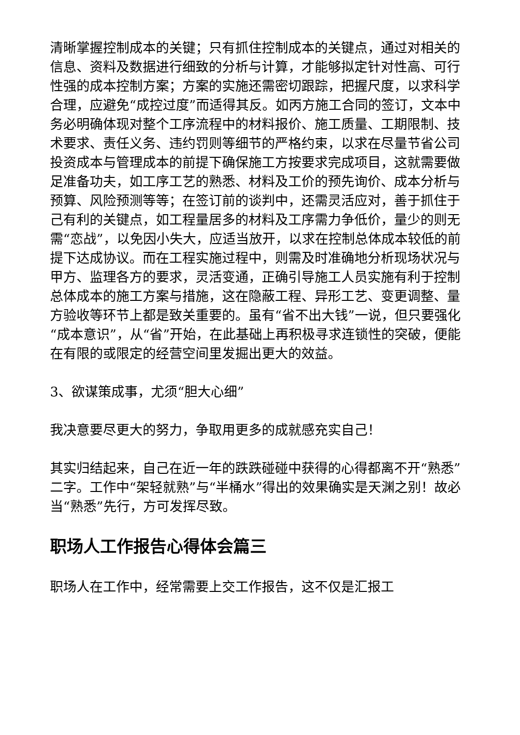清晰掌握控制成本的关键；只有抓住控制成本的关键点，通过对相关的信息、资料及数据进行细致的分析与计算，才能够拟定针对性高、可行性强的成本控制方案；方案的实施还需密切跟踪，把握尺度，以求科学合理，应避免“成控过度”而适得其反。如丙方施工合同的签订，文本中务必明确体现对整个工序流程中的材料报价、施工质量、工期限制、技术要求、责任义务、违约罚则等细节的严格约束，以求在尽量节省公司投资成本与管理成本的前提下确保施工方按要求完成项目，这就需要做足准备功夫，如工序工艺的熟悉、材料及工价的预先询价、成本分析与预算、风险预测等等；在签订前的谈判中，还需灵活应对，善于抓住于己有利的关键点，如工程量居多的材料及工序需力争低价，量少的则无需“恋战”，以免因小失大，应适当放开，以求在控制总体成本较低的前提下达成协议。而在工程实施过程中，则需及时准确地分析现场状况与甲方、监理各方的要求，灵活变通，正确引导施工人员实施有利于控制总体成本的施工方案与措施，这在隐蔽工程、异形工艺、变更调整、量方验收等环节上都是致关重要的。虽有“省不出大钱”一说，但只要强化“成本意识”，从“省”开始，在此基础上再积极寻求连锁性的突破，便能在有限的或限定的经营空间里发掘出更大的效益。
3、欲谋策成事，尤须“胆大心细”
我决意要尽更大的努力，争取用更多的成就感充实自己！
其实归结起来，自己在近一年的跌跌碰碰中获得的心得都离不开“熟悉”二字。工作中“架轻就熟”与“半桶水”得出的效果确实是天渊之别！故必当“熟悉”先行，方可发挥尽致。
职场人工作报告心得体会篇三
职场人在工作中，经常需要上交工作报告，这不仅是汇报工